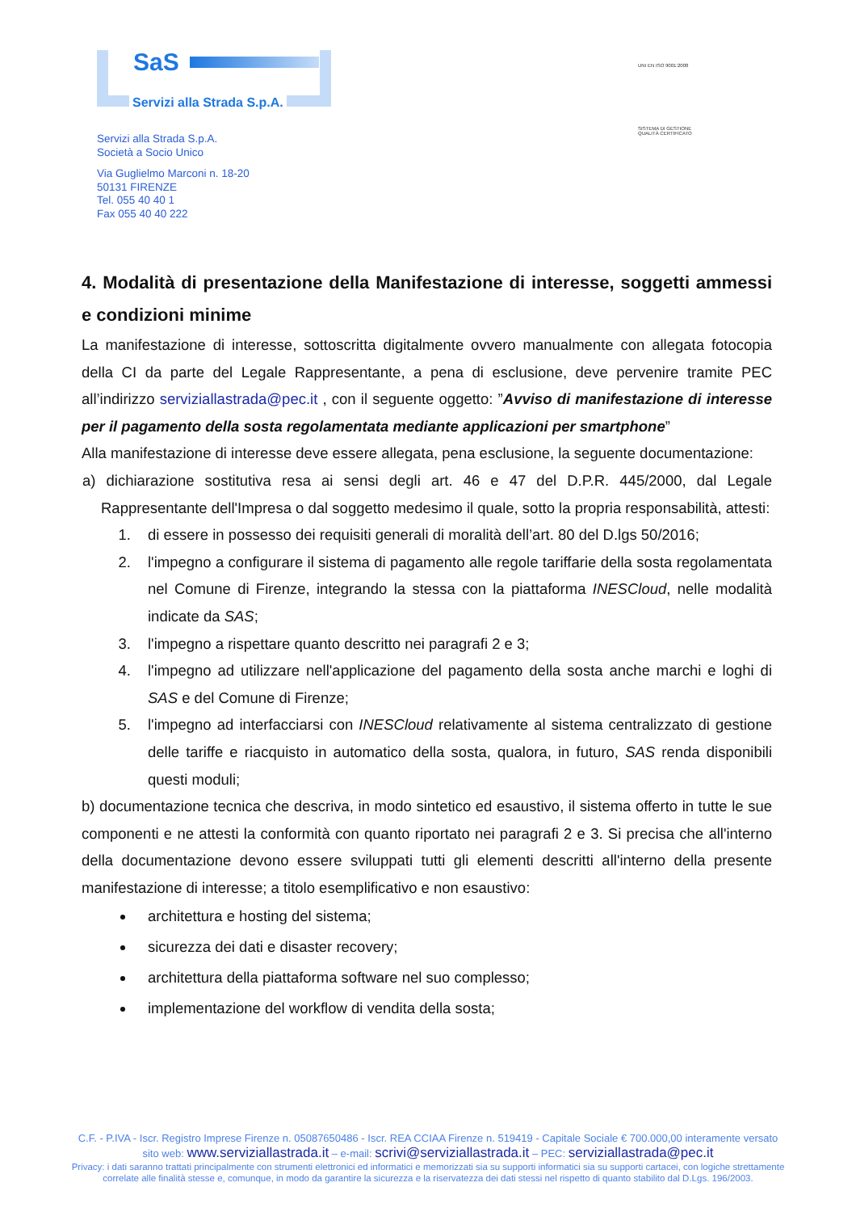SaS
Servizi alla Strada S.p.A.
UNI EN ISO 9001:2008
SISTEMA DI GESTIONE
QUALITÀ CERTIFICATO
Servizi alla Strada S.p.A.
Società a Socio Unico
Via Guglielmo Marconi n. 18-20
50131 FIRENZE
Tel. 055 40 40 1
Fax 055 40 40 222
4. Modalità di presentazione della Manifestazione di interesse, soggetti ammessi e condizioni minime
La manifestazione di interesse, sottoscritta digitalmente ovvero manualmente con allegata fotocopia della CI da parte del Legale Rappresentante, a pena di esclusione, deve pervenire tramite PEC all’indirizzo serviziallastrada@pec.it , con il seguente oggetto: ”Avviso di manifestazione di interesse per il pagamento della sosta regolamentata mediante applicazioni per smartphone”
Alla manifestazione di interesse deve essere allegata, pena esclusione, la seguente documentazione:
a) dichiarazione sostitutiva resa ai sensi degli art. 46 e 47 del D.P.R. 445/2000, dal Legale Rappresentante dell'Impresa o dal soggetto medesimo il quale, sotto la propria responsabilità, attesti:
1. di essere in possesso dei requisiti generali di moralità dell’art. 80 del D.lgs 50/2016;
2. l'impegno a configurare il sistema di pagamento alle regole tariffarie della sosta regolamentata nel Comune di Firenze, integrando la stessa con la piattaforma INESCloud, nelle modalità indicate da SAS;
3. l'impegno a rispettare quanto descritto nei paragrafi 2 e 3;
4. l'impegno ad utilizzare nell'applicazione del pagamento della sosta anche marchi e loghi di SAS e del Comune di Firenze;
5. l'impegno ad interfacciarsi con INESCloud relativamente al sistema centralizzato di gestione delle tariffe e riacquisto in automatico della sosta, qualora, in futuro, SAS renda disponibili questi moduli;
b) documentazione tecnica che descriva, in modo sintetico ed esaustivo, il sistema offerto in tutte le sue componenti e ne attesti la conformità con quanto riportato nei paragrafi 2 e 3. Si precisa che all'interno della documentazione devono essere sviluppati tutti gli elementi descritti all'interno della presente manifestazione di interesse; a titolo esemplificativo e non esaustivo:
architettura e hosting del sistema;
sicurezza dei dati e disaster recovery;
architettura della piattaforma software nel suo complesso;
implementazione del workflow di vendita della sosta;
C.F. - P.IVA - Iscr. Registro Imprese Firenze n. 05087650486 - Iscr. REA CCIAA Firenze n. 519419 - Capitale Sociale € 700.000,00 interamente versato
sito web: www.serviziallastrada.it – e-mail: scrivi@serviziallastrada.it – PEC: serviziallastrada@pec.it
Privacy: i dati saranno trattati principalmente con strumenti elettronici ed informatici e memorizzati sia su supporti informatici sia su supporti cartacei, con logiche strettamente
correlate alle finalità stesse e, comunque, in modo da garantire la sicurezza e la riservatezza dei dati stessi nel rispetto di quanto stabilito dal D.Lgs. 196/2003.